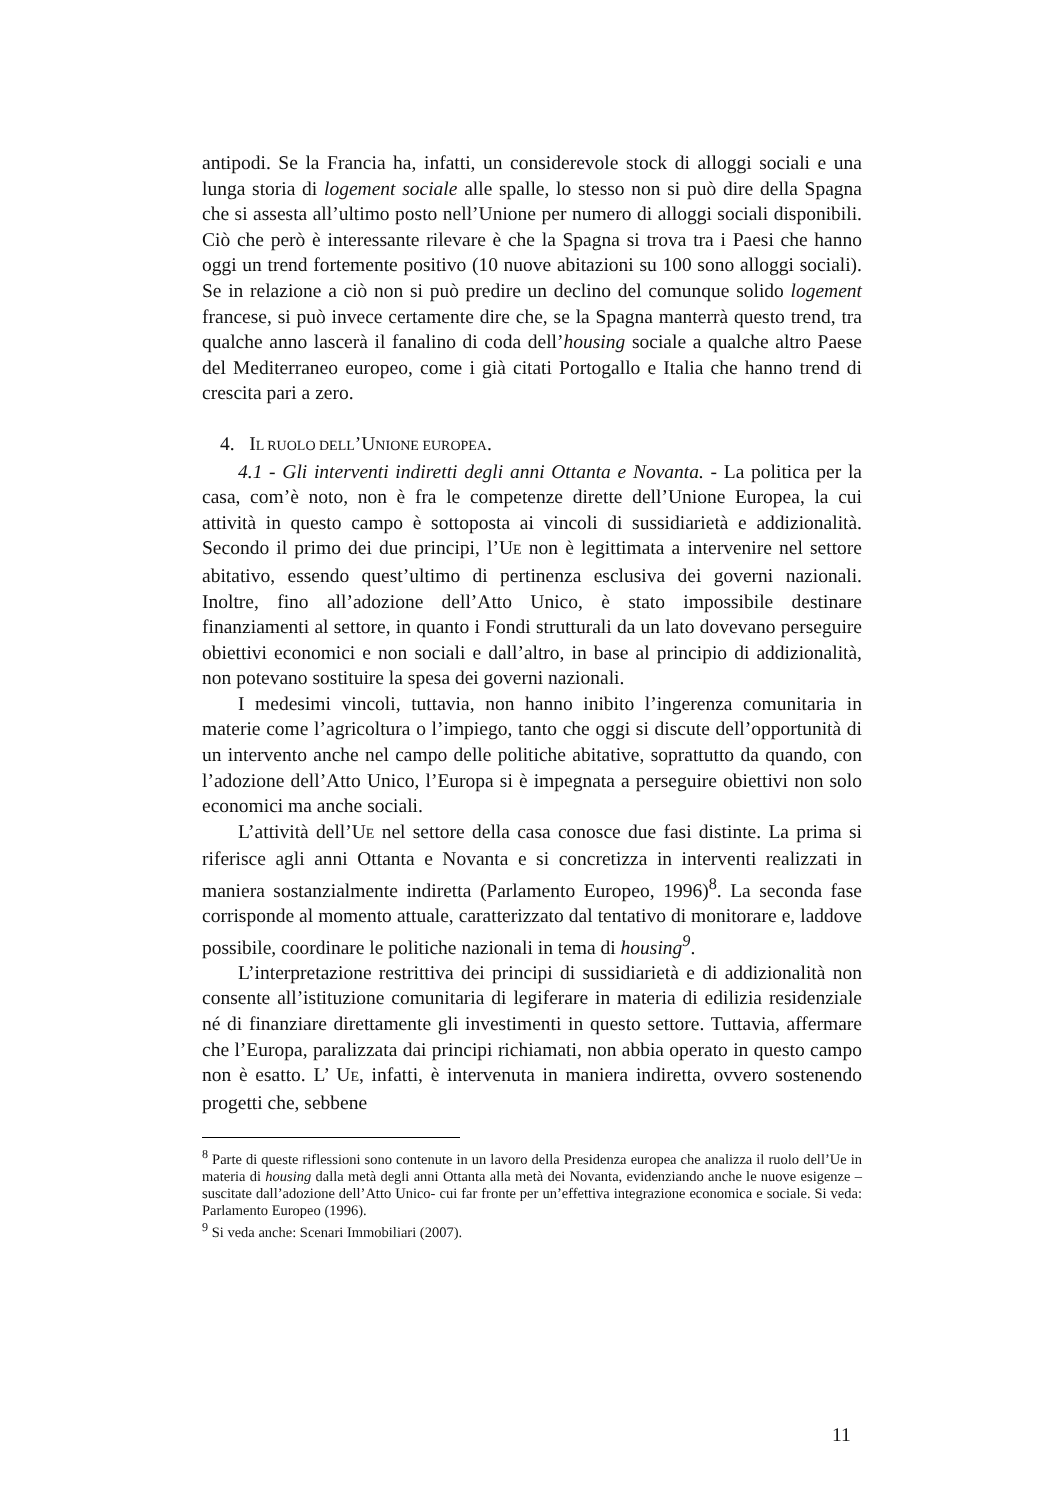antipodi. Se la Francia ha, infatti, un considerevole stock di alloggi sociali e una lunga storia di logement sociale alle spalle, lo stesso non si può dire della Spagna che si assesta all’ultimo posto nell’Unione per numero di alloggi sociali disponibili. Ciò che però è interessante rilevare è che la Spagna si trova tra i Paesi che hanno oggi un trend fortemente positivo (10 nuove abitazioni su 100 sono alloggi sociali). Se in relazione a ciò non si può predire un declino del comunque solido logement francese, si può invece certamente dire che, se la Spagna manterrà questo trend, tra qualche anno lascerà il fanalino di coda dell’housing sociale a qualche altro Paese del Mediterraneo europeo, come i già citati Portogallo e Italia che hanno trend di crescita pari a zero.
4. IL RUOLO DELL’UNIONE EUROPEA.
4.1 - Gli interventi indiretti degli anni Ottanta e Novanta. - La politica per la casa, com’è noto, non è fra le competenze dirette dell’Unione Europea, la cui attività in questo campo è sottoposta ai vincoli di sussidiarietà e addizionalità. Secondo il primo dei due principi, l’UE non è legittimata a intervenire nel settore abitativo, essendo quest’ultimo di pertinenza esclusiva dei governi nazionali. Inoltre, fino all’adozione dell’Atto Unico, è stato impossibile destinare finanziamenti al settore, in quanto i Fondi strutturali da un lato dovevano perseguire obiettivi economici e non sociali e dall’altro, in base al principio di addizionalità, non potevano sostituire la spesa dei governi nazionali.
I medesimi vincoli, tuttavia, non hanno inibito l’ingerenza comunitaria in materie come l’agricoltura o l’impiego, tanto che oggi si discute dell’opportunità di un intervento anche nel campo delle politiche abitative, soprattutto da quando, con l’adozione dell’Atto Unico, l’Europa si è impegnata a perseguire obiettivi non solo economici ma anche sociali.
L’attività dell’UE nel settore della casa conosce due fasi distinte. La prima si riferisce agli anni Ottanta e Novanta e si concretizza in interventi realizzati in maniera sostanzialmente indiretta (Parlamento Europeo, 1996)<sup>8</sup>. La seconda fase corrisponde al momento attuale, caratterizzato dal tentativo di monitorare e, laddove possibile, coordinare le politiche nazionali in tema di housing<sup>9</sup>.
L’interpretazione restrittiva dei principi di sussidiarietà e di addizionalità non consente all’istituzione comunitaria di legiferare in materia di edilizia residenziale né di finanziare direttamente gli investimenti in questo settore. Tuttavia, affermare che l’Europa, paralizzata dai principi richiamati, non abbia operato in questo campo non è esatto. L’ UE, infatti, è intervenuta in maniera indiretta, ovvero sostenendo progetti che, sebbene
<sup>8</sup> Parte di queste riflessioni sono contenute in un lavoro della Presidenza europea che analizza il ruolo dell’Ue in materia di housing dalla metà degli anni Ottanta alla metà dei Novanta, evidenziando anche le nuove esigenze –suscitate dall’adozione dell’Atto Unico- cui far fronte per un’effettiva integrazione economica e sociale. Si veda: Parlamento Europeo (1996).
<sup>9</sup> Si veda anche: Scenari Immobiliari (2007).
11